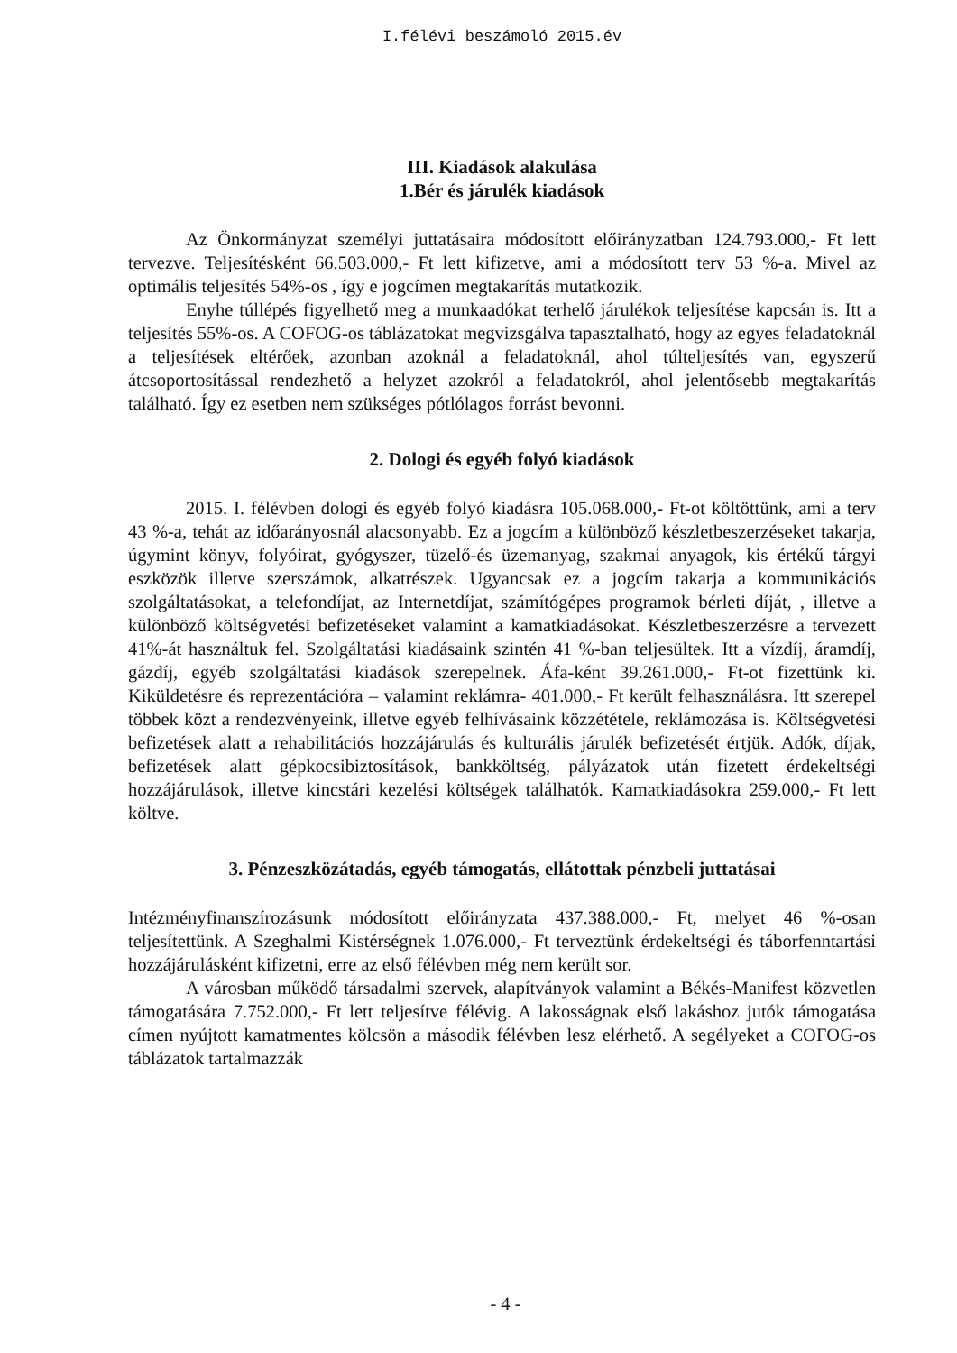I.félévi beszámoló 2015.év
III. Kiadások alakulása
1.Bér és járulék kiadások
Az Önkormányzat személyi juttatásaira módosított előirányzatban 124.793.000,- Ft lett tervezve. Teljesítésként 66.503.000,- Ft lett kifizetve, ami a módosított terv 53 %-a. Mivel az optimális teljesítés 54%-os , így e jogcímen megtakarítás mutatkozik.
Enyhe túllépés figyelhető meg a munkaadókat terhelő járulékok teljesítése kapcsán is. Itt a teljesítés 55%-os. A COFOG-os táblázatokat megvizsgálva tapasztalható, hogy az egyes feladatoknál a teljesítések eltérőek, azonban azoknál a feladatoknál, ahol túlteljesítés van, egyszerű átcsoportosítással rendezhető a helyzet azokról a feladatokról, ahol jelentősebb megtakarítás található. Így ez esetben nem szükséges pótlólagos forrást bevonni.
2. Dologi és egyéb folyó kiadások
2015. I. félévben dologi és egyéb folyó kiadásra 105.068.000,- Ft-ot költöttünk, ami a terv 43 %-a, tehát az időarányosnál alacsonyabb. Ez a jogcím a különböző készletbeszerzéseket takarja, úgymint könyv, folyóirat, gyógyszer, tüzelő-és üzemanyag, szakmai anyagok, kis értékű tárgyi eszközök illetve szerszámok, alkatrészek. Ugyancsak ez a jogcím takarja a kommunikációs szolgáltatásokat, a telefondíjat, az Internetdíjat, számítógépes programok bérleti díját, , illetve a különböző költségvetési befizetéseket valamint a kamatkiadásokat. Készletbeszerzésre a tervezett 41%-át használtuk fel. Szolgáltatási kiadásaink szintén 41 %-ban teljesültek. Itt a vízdíj, áramdíj, gázdíj, egyéb szolgáltatási kiadások szerepelnek. Áfa-ként 39.261.000,- Ft-ot fizettünk ki. Kiküldetésre és reprezentációra – valamint reklámra- 401.000,- Ft került felhasználásra. Itt szerepel többek közt a rendezvényeink, illetve egyéb felhívásaink közzététele, reklámozása is. Költségvetési befizetések alatt a rehabilitációs hozzájárulás és kulturális járulék befizetését értjük. Adók, díjak, befizetések alatt gépkocsibiztosítások, bankköltség, pályázatok után fizetett érdekeltségi hozzájárulások, illetve kincstári kezelési költségek találhatók. Kamatkiadásokra 259.000,- Ft lett költve.
3. Pénzeszközátadás, egyéb támogatás, ellátottak pénzbeli juttatásai
Intézményfinanszírozásunk módosított előirányzata 437.388.000,- Ft, melyet 46 %-osan teljesítettünk. A Szeghalmi Kistérségnek 1.076.000,- Ft terveztünk érdekeltségi és táborfenntartási hozzájárulásként kifizetni, erre az első félévben még nem került sor.
A városban működő társadalmi szervek, alapítványok valamint a Békés-Manifest közvetlen támogatására 7.752.000,- Ft lett teljesítve félévig. A lakosságnak első lakáshoz jutók támogatása címen nyújtott kamatmentes kölcsön a második félévben lesz elérhető. A segélyeket a COFOG-os táblázatok tartalmazzák
- 4 -